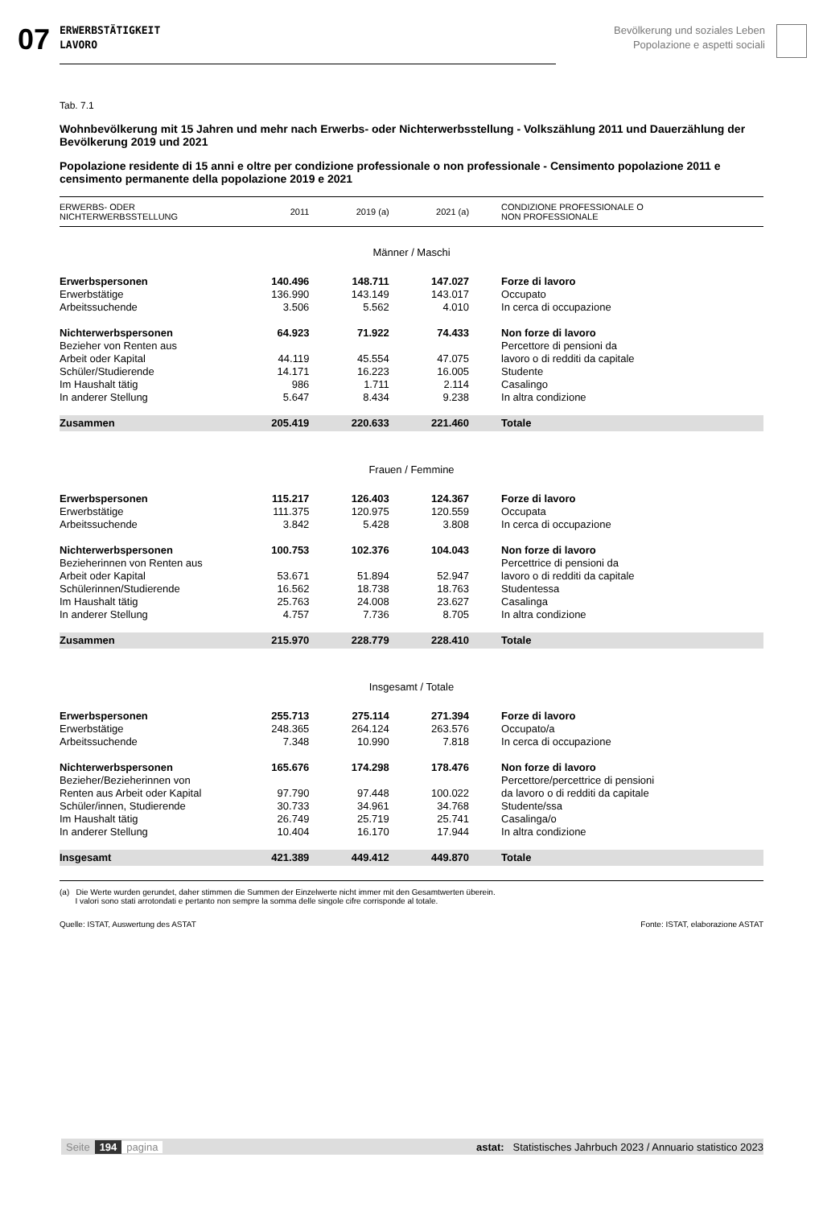07
ERWERBSTÄTIGKEIT
LAVORO
Bevölkerung und soziales Leben
Popolazione e aspetti sociali
Tab. 7.1
Wohnbevölkerung mit 15 Jahren und mehr nach Erwerbs- oder Nichterwerbsstellung - Volkszählung 2011 und Dauerzählung der Bevölkerung 2019 und 2021
Popolazione residente di 15 anni e oltre per condizione professionale o non professionale - Censimento popolazione 2011 e censimento permanente della popolazione 2019 e 2021
| ERWERBS- ODER NICHTERWERBSSTELLUNG | 2011 | 2019 (a) | 2021 (a) | CONDIZIONE PROFESSIONALE O NON PROFESSIONALE |
| --- | --- | --- | --- | --- |
| Männer / Maschi | | | | |
| Erwerbspersonen | 140.496 | 148.711 | 147.027 | Forze di lavoro |
| Erwerbstätige | 136.990 | 143.149 | 143.017 | Occupato |
| Arbeitssuchende | 3.506 | 5.562 | 4.010 | In cerca di occupazione |
| Nichterwerbspersonen | 64.923 | 71.922 | 74.433 | Non forze di lavoro |
| Bezieher von Renten aus | | | | Percettore di pensioni da |
| Arbeit oder Kapital | 44.119 | 45.554 | 47.075 | lavoro o di redditi da capitale |
| Schüler/Studierende | 14.171 | 16.223 | 16.005 | Studente |
| Im Haushalt tätig | 986 | 1.711 | 2.114 | Casalingo |
| In anderer Stellung | 5.647 | 8.434 | 9.238 | In altra condizione |
| Zusammen | 205.419 | 220.633 | 221.460 | Totale |
| Frauen / Femmine | | | | |
| Erwerbspersonen | 115.217 | 126.403 | 124.367 | Forze di lavoro |
| Erwerbstätige | 111.375 | 120.975 | 120.559 | Occupata |
| Arbeitssuchende | 3.842 | 5.428 | 3.808 | In cerca di occupazione |
| Nichterwerbspersonen | 100.753 | 102.376 | 104.043 | Non forze di lavoro |
| Bezieherinnen von Renten aus | | | | Percettrice di pensioni da |
| Arbeit oder Kapital | 53.671 | 51.894 | 52.947 | lavoro o di redditi da capitale |
| Schülerinnen/Studierende | 16.562 | 18.738 | 18.763 | Studentessa |
| Im Haushalt tätig | 25.763 | 24.008 | 23.627 | Casalinga |
| In anderer Stellung | 4.757 | 7.736 | 8.705 | In altra condizione |
| Zusammen | 215.970 | 228.779 | 228.410 | Totale |
| Insgesamt / Totale | | | | |
| Erwerbspersonen | 255.713 | 275.114 | 271.394 | Forze di lavoro |
| Erwerbstätige | 248.365 | 264.124 | 263.576 | Occupato/a |
| Arbeitssuchende | 7.348 | 10.990 | 7.818 | In cerca di occupazione |
| Nichterwerbspersonen | 165.676 | 174.298 | 178.476 | Non forze di lavoro |
| Bezieher/Bezieherinnen von | | | | Percettore/percettrice di pensioni |
| Renten aus Arbeit oder Kapital | 97.790 | 97.448 | 100.022 | da lavoro o di redditi da capitale |
| Schüler/innen, Studierende | 30.733 | 34.961 | 34.768 | Studente/ssa |
| Im Haushalt tätig | 26.749 | 25.719 | 25.741 | Casalinga/o |
| In anderer Stellung | 10.404 | 16.170 | 17.944 | In altra condizione |
| Insgesamt | 421.389 | 449.412 | 449.870 | Totale |
(a) Die Werte wurden gerundet, daher stimmen die Summen der Einzelwerte nicht immer mit den Gesamtwerten überein.
I valori sono stati arrotondati e pertanto non sempre la somma delle singole cifre corrisponde al totale.
Quelle: ISTAT, Auswertung des ASTAT Fonte: ISTAT, elaborazione ASTAT
Seite 194 pagina astat: Statistisches Jahrbuch 2023 / Annuario statistico 2023